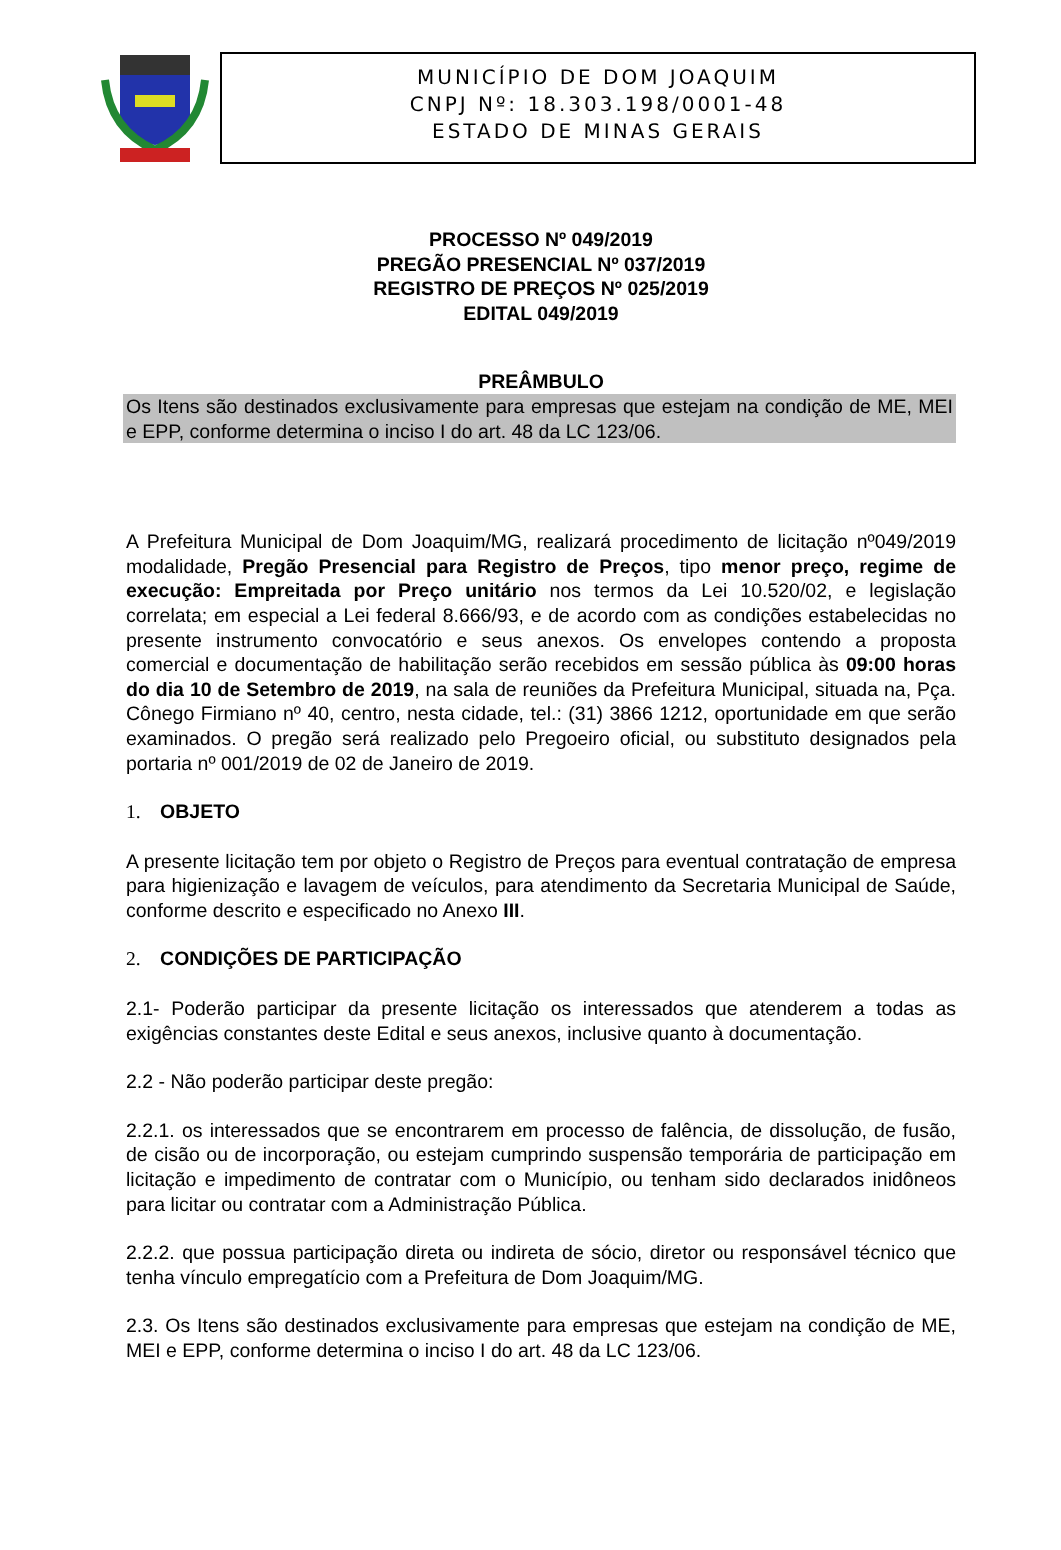MUNICÍPIO DE DOM JOAQUIM
CNPJ Nº: 18.303.198/0001-48
ESTADO DE MINAS GERAIS
PROCESSO Nº 049/2019
PREGÃO PRESENCIAL Nº 037/2019
REGISTRO DE PREÇOS Nº 025/2019
EDITAL 049/2019
PREÂMBULO
Os Itens são destinados exclusivamente para empresas que estejam na condição de ME, MEI e EPP, conforme determina o inciso I do art. 48 da LC 123/06.
A Prefeitura Municipal de Dom Joaquim/MG, realizará procedimento de licitação nº049/2019 modalidade, Pregão Presencial para Registro de Preços, tipo menor preço, regime de execução: Empreitada por Preço unitário nos termos da Lei 10.520/02, e legislação correlata; em especial a Lei federal 8.666/93, e de acordo com as condições estabelecidas no presente instrumento convocatório e seus anexos. Os envelopes contendo a proposta comercial e documentação de habilitação serão recebidos em sessão pública às 09:00 horas do dia 10 de Setembro de 2019, na sala de reuniões da Prefeitura Municipal, situada na, Pça. Cônego Firmiano nº 40, centro, nesta cidade, tel.: (31) 3866 1212, oportunidade em que serão examinados. O pregão será realizado pelo Pregoeiro oficial, ou substituto designados pela portaria nº 001/2019 de 02 de Janeiro de 2019.
1. OBJETO
A presente licitação tem por objeto o Registro de Preços para eventual contratação de empresa para higienização e lavagem de veículos, para atendimento da Secretaria Municipal de Saúde, conforme descrito e especificado no Anexo III.
2. CONDIÇÕES DE PARTICIPAÇÃO
2.1- Poderão participar da presente licitação os interessados que atenderem a todas as exigências constantes deste Edital e seus anexos, inclusive quanto à documentação.
2.2 - Não poderão participar deste pregão:
2.2.1. os interessados que se encontrarem em processo de falência, de dissolução, de fusão, de cisão ou de incorporação, ou estejam cumprindo suspensão temporária de participação em licitação e impedimento de contratar com o Município, ou tenham sido declarados inidôneos para licitar ou contratar com a Administração Pública.
2.2.2. que possua participação direta ou indireta de sócio, diretor ou responsável técnico que tenha vínculo empregatício com a Prefeitura de Dom Joaquim/MG.
2.3. Os Itens são destinados exclusivamente para empresas que estejam na condição de ME, MEI e EPP, conforme determina o inciso I do art. 48 da LC 123/06.